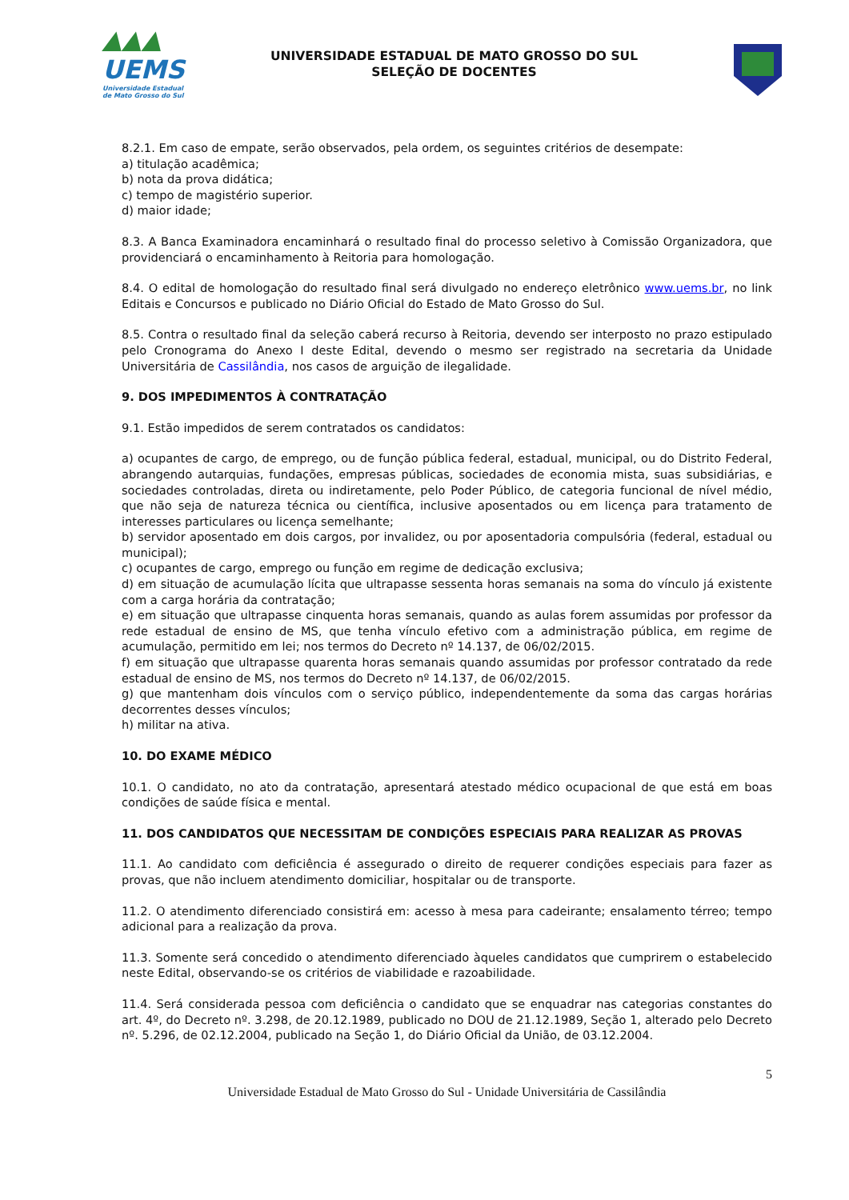▲▲▲
UEMS
Universidade Estadual de Mato Grosso do Sul
UNIVERSIDADE ESTADUAL DE MATO GROSSO DO SUL
SELEÇÃO DE DOCENTES
8.2.1. Em caso de empate, serão observados, pela ordem, os seguintes critérios de desempate:
a) titulação acadêmica;
b) nota da prova didática;
c) tempo de magistério superior.
d) maior idade;
8.3. A Banca Examinadora encaminhará o resultado final do processo seletivo à Comissão Organizadora, que providenciará o encaminhamento à Reitoria para homologação.
8.4. O edital de homologação do resultado final será divulgado no endereço eletrônico www.uems.br, no link Editais e Concursos e publicado no Diário Oficial do Estado de Mato Grosso do Sul.
8.5. Contra o resultado final da seleção caberá recurso à Reitoria, devendo ser interposto no prazo estipulado pelo Cronograma do Anexo I deste Edital, devendo o mesmo ser registrado na secretaria da Unidade Universitária de Cassilândia, nos casos de arguição de ilegalidade.
9. DOS IMPEDIMENTOS À CONTRATAÇÃO
9.1. Estão impedidos de serem contratados os candidatos:
a) ocupantes de cargo, de emprego, ou de função pública federal, estadual, municipal, ou do Distrito Federal, abrangendo autarquias, fundações, empresas públicas, sociedades de economia mista, suas subsidiárias, e sociedades controladas, direta ou indiretamente, pelo Poder Público, de categoria funcional de nível médio, que não seja de natureza técnica ou científica, inclusive aposentados ou em licença para tratamento de interesses particulares ou licença semelhante;
b) servidor aposentado em dois cargos, por invalidez, ou por aposentadoria compulsória (federal, estadual ou municipal);
c) ocupantes de cargo, emprego ou função em regime de dedicação exclusiva;
d) em situação de acumulação lícita que ultrapasse sessenta horas semanais na soma do vínculo já existente com a carga horária da contratação;
e) em situação que ultrapasse cinquenta horas semanais, quando as aulas forem assumidas por professor da rede estadual de ensino de MS, que tenha vínculo efetivo com a administração pública, em regime de acumulação, permitido em lei; nos termos do Decreto nº 14.137, de 06/02/2015.
f) em situação que ultrapasse quarenta horas semanais quando assumidas por professor contratado da rede estadual de ensino de MS, nos termos do Decreto nº 14.137, de 06/02/2015.
g) que mantenham dois vínculos com o serviço público, independentemente da soma das cargas horárias decorrentes desses vínculos;
h) militar na ativa.
10. DO EXAME MÉDICO
10.1. O candidato, no ato da contratação, apresentará atestado médico ocupacional de que está em boas condições de saúde física e mental.
11. DOS CANDIDATOS QUE NECESSITAM DE CONDIÇÕES ESPECIAIS PARA REALIZAR AS PROVAS
11.1. Ao candidato com deficiência é assegurado o direito de requerer condições especiais para fazer as provas, que não incluem atendimento domiciliar, hospitalar ou de transporte.
11.2. O atendimento diferenciado consistirá em: acesso à mesa para cadeirante; ensalamento térreo; tempo adicional para a realização da prova.
11.3. Somente será concedido o atendimento diferenciado àqueles candidatos que cumprirem o estabelecido neste Edital, observando-se os critérios de viabilidade e razoabilidade.
11.4. Será considerada pessoa com deficiência o candidato que se enquadrar nas categorias constantes do art. 4º, do Decreto nº. 3.298, de 20.12.1989, publicado no DOU de 21.12.1989, Seção 1, alterado pelo Decreto nº. 5.296, de 02.12.2004, publicado na Seção 1, do Diário Oficial da União, de 03.12.2004.
5
Universidade Estadual de Mato Grosso do Sul - Unidade Universitária de Cassilândia